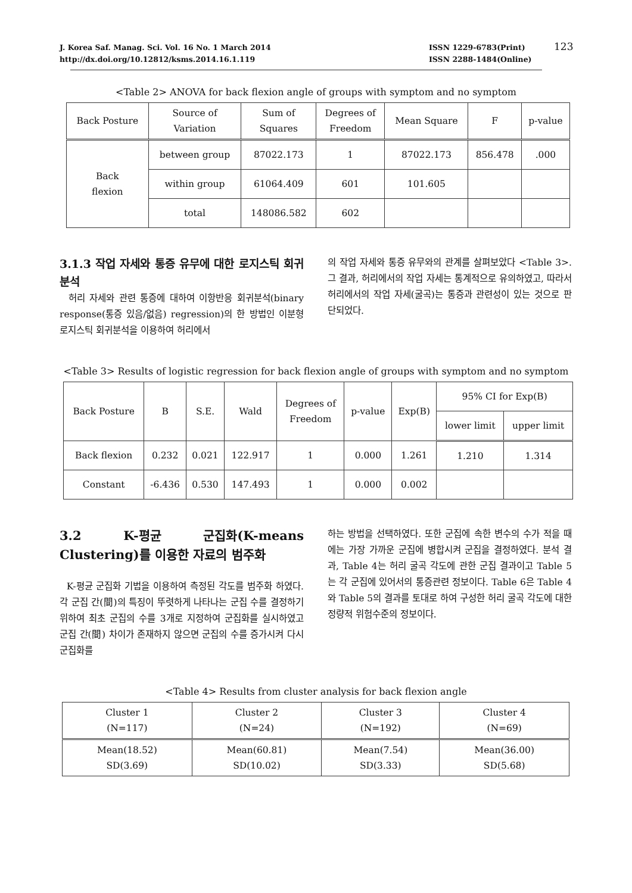J. Korea Saf. Manag. Sci. Vol. 16 No. 1 March 2014
http://dx.doi.org/10.12812/ksms.2014.16.1.119
ISSN 1229-6783(Print)
ISSN 2288-1484(Online)
123
<Table 2> ANOVA for back flexion angle of groups with symptom and no symptom
| Back Posture | Source of Variation | Sum of Squares | Degrees of Freedom | Mean Square | F | p-value |
| --- | --- | --- | --- | --- | --- | --- |
| Back flexion | between group | 87022.173 | 1 | 87022.173 | 856.478 | .000 |
| | within group | 61064.409 | 601 | 101.605 | | |
| | total | 148086.582 | 602 | | | |
3.1.3 작업 자세와 통증 유무에 대한 로지스틱 회귀분석
허리 자세와 관련 통증에 대하여 이항반응 회귀분석(binary response(통증 있음/없음) regression)의 한 방법인 이분형 로지스틱 회귀분석을 이용하여 허리에서
의 작업 자세와 통증 유무와의 관계를 살펴보았다 <Table 3>. 그 결과, 허리에서의 작업 자세는 통계적으로 유의하였고, 따라서 허리에서의 작업 자세(굴곡)는 통증과 관련성이 있는 것으로 판단되었다.
<Table 3> Results of logistic regression for back flexion angle of groups with symptom and no symptom
| Back Posture | B | S.E. | Wald | Degrees of Freedom | p-value | Exp(B) | 95% CI for Exp(B) | |
| --- | --- | --- | --- | --- | --- | --- | --- | --- |
| | | | | | | | lower limit | upper limit |
| Back flexion | 0.232 | 0.021 | 122.917 | 1 | 0.000 | 1.261 | 1.210 | 1.314 |
| Constant | -6.436 | 0.530 | 147.493 | 1 | 0.000 | 0.002 | | |
3.2 K-평균 군집화(K-means Clustering)를 이용한 자료의 범주화
K-평균 군집화 기법을 이용하여 측정된 각도를 범주화 하였다. 각 군집 간(間)의 특징이 뚜렷하게 나타나는 군집 수를 결정하기 위하여 최초 군집의 수를 3개로 지정하여 군집화를 실시하였고 군집 간(間) 차이가 존재하지 않으면 군집의 수를 증가시켜 다시 군집화를
하는 방법을 선택하였다. 또한 군집에 속한 변수의 수가 적을 때에는 가장 가까운 군집에 병합시켜 군집을 결정하였다. 분석 결과, Table 4는 허리 굴곡 각도에 관한 군집 결과이고 Table 5는 각 군집에 있어서의 통증관련 정보이다. Table 6은 Table 4와 Table 5의 결과를 토대로 하여 구성한 허리 굴곡 각도에 대한 정량적 위험수준의 정보이다.
<Table 4> Results from cluster analysis for back flexion angle
| Cluster 1 (N=117) | Cluster 2 (N=24) | Cluster 3 (N=192) | Cluster 4 (N=69) |
| --- | --- | --- | --- |
| Mean(18.52) SD(3.69) | Mean(60.81) SD(10.02) | Mean(7.54) SD(3.33) | Mean(36.00) SD(5.68) |